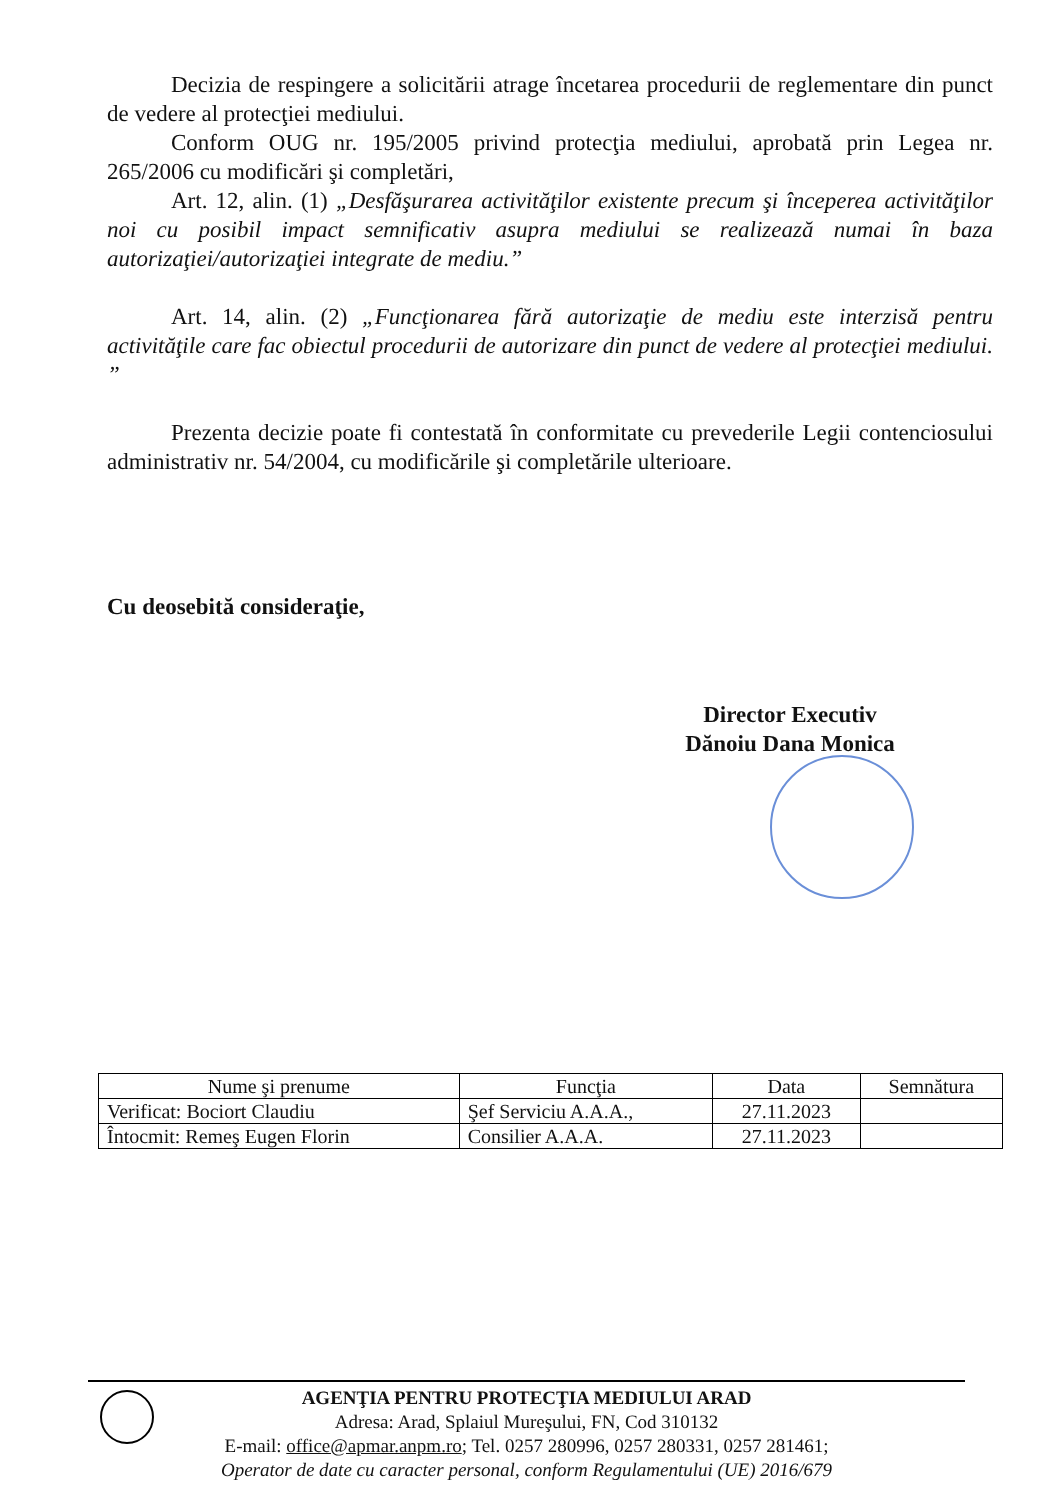Decizia de respingere a solicitării atrage încetarea procedurii de reglementare din punct de vedere al protecţiei mediului.
Conform OUG nr. 195/2005 privind protecţia mediului, aprobată prin Legea nr. 265/2006 cu modificări şi completări,
Art. 12, alin. (1) „Desfăşurarea activităţilor existente precum şi începerea activităţilor noi cu posibil impact semnificativ asupra mediului se realizează numai în baza autorizaţiei/autorizaţiei integrate de mediu.”
Art. 14, alin. (2) „Funcţionarea fără autorizaţie de mediu este interzisă pentru activităţile care fac obiectul procedurii de autorizare din punct de vedere al protecţiei mediului. ”
Prezenta decizie poate fi contestată în conformitate cu prevederile Legii contenciosului administrativ nr. 54/2004, cu modificările şi completările ulterioare.
Cu deosebită consideraţie,
Director Executiv
Dănoiu Dana Monica
| Nume şi prenume | Funcţia | Data | Semnătura |
| --- | --- | --- | --- |
| Verificat: Bociort Claudiu | Şef Serviciu A.A.A., | 27.11.2023 | |
| Întocmit: Remeş Eugen Florin | Consilier A.A.A. | 27.11.2023 | |
AGENŢIA PENTRU PROTECŢIA MEDIULUI ARAD
Adresa: Arad, Splaiul Mureşului, FN, Cod 310132
E-mail: office@apmar.anpm.ro; Tel. 0257 280996, 0257 280331, 0257 281461;
Operator de date cu caracter personal, conform Regulamentului (UE) 2016/679